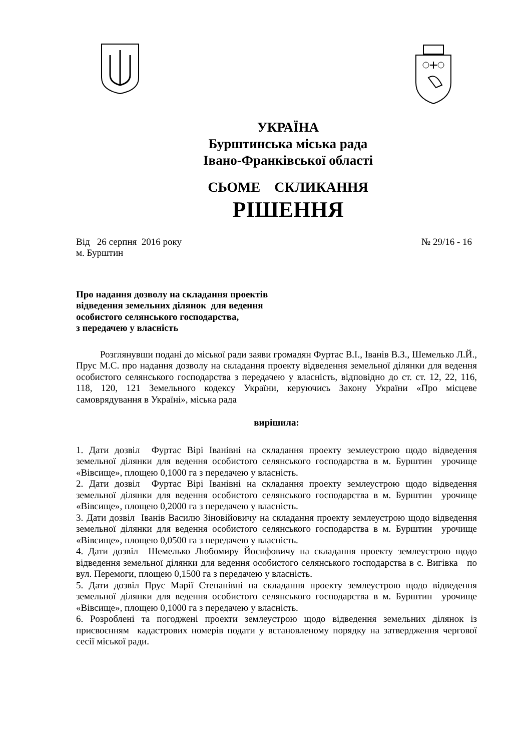УКРАЇНА
Бурштинська міська рада
Івано-Франківської області
СЬОМЕ СКЛИКАННЯ
РІШЕННЯ
Від 26 серпня 2016 року № 29/16 - 16
м. Бурштин
Про надання дозволу на складання проектів
відведення земельних ділянок для ведення
особистого селянського господарства,
з передачею у власність
Розглянувши подані до міської ради заяви громадян Фуртас В.І., Іванів В.З., Шемелько Л.Й., Прус М.С. про надання дозволу на складання проекту відведення земельної ділянки для ведення особистого селянського господарства з передачею у власність, відповідно до ст. ст. 12, 22, 116, 118, 120, 121 Земельного кодексу України, керуючись Закону України «Про місцеве самоврядування в Україні», міська рада
вирішила:
1. Дати дозвіл Фуртас Вірі Іванівні на складання проекту землеустрою щодо відведення земельної ділянки для ведення особистого селянського господарства в м. Бурштин урочище «Вівсище», площею 0,1000 га з передачею у власність.
2. Дати дозвіл Фуртас Вірі Іванівні на складання проекту землеустрою щодо відведення земельної ділянки для ведення особистого селянського господарства в м. Бурштин урочище «Вівсище», площею 0,2000 га з передачею у власність.
3. Дати дозвіл Іванів Василю Зіновійовичу на складання проекту землеустрою щодо відведення земельної ділянки для ведення особистого селянського господарства в м. Бурштин урочище «Вівсище», площею 0,0500 га з передачею у власність.
4. Дати дозвіл Шемелько Любомиру Йосифовичу на складання проекту землеустрою щодо відведення земельної ділянки для ведення особистого селянського господарства в с. Вигівка по вул. Перемоги, площею 0,1500 га з передачею у власність.
5. Дати дозвіл Прус Марії Степанівні на складання проекту землеустрою щодо відведення земельної ділянки для ведення особистого селянського господарства в м. Бурштин урочище «Вівсище», площею 0,1000 га з передачею у власність.
6. Розроблені та погоджені проекти землеустрою щодо відведення земельних ділянок із присвоєнням кадастрових номерів подати у встановленому порядку на затвердження чергової сесії міської ради.